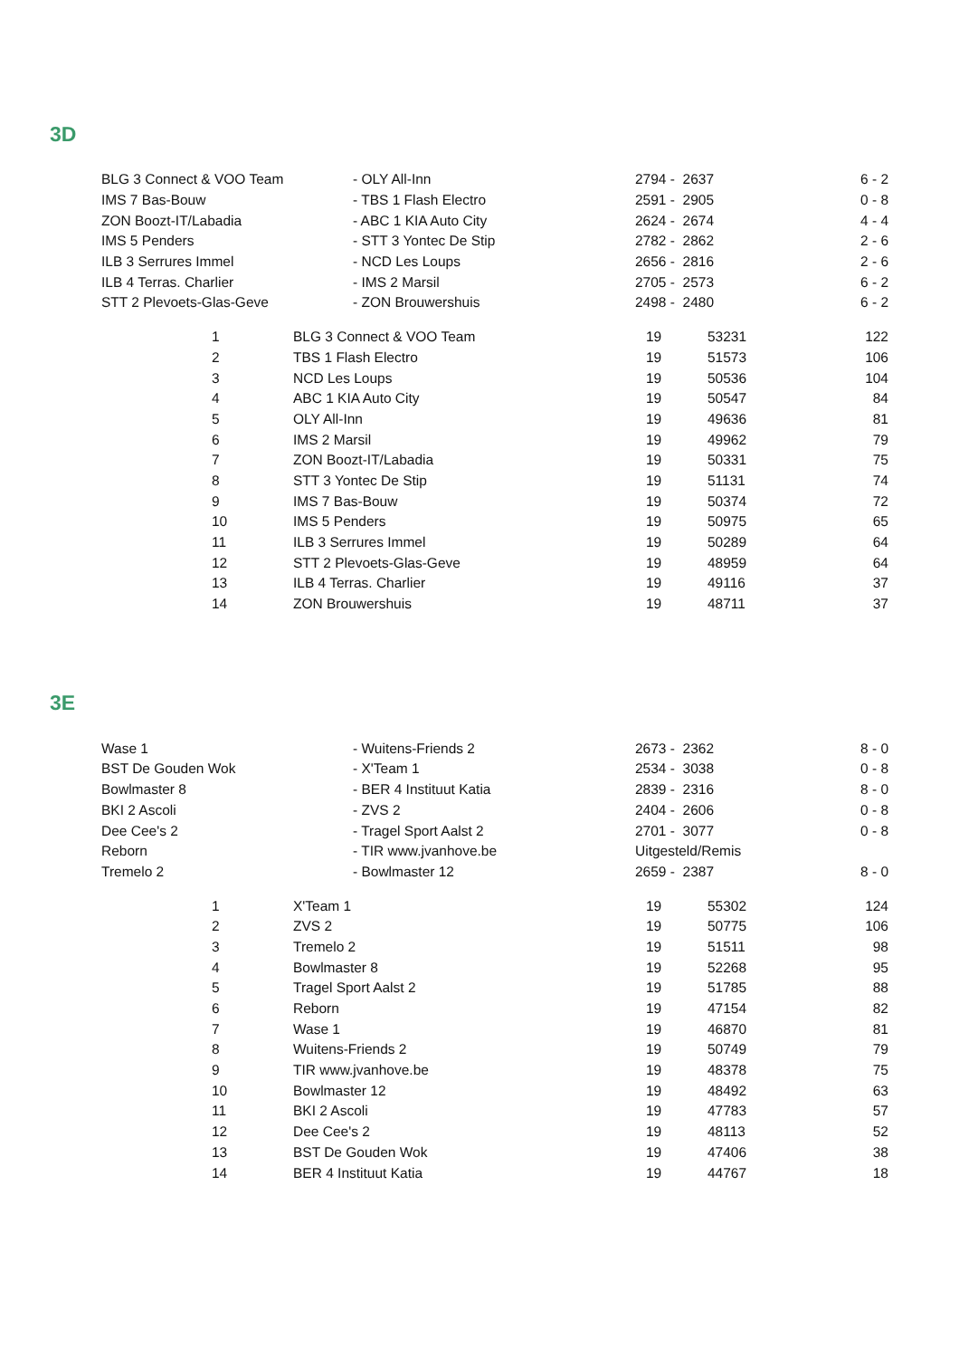3D
| BLG 3 Connect & VOO Team | - OLY All-Inn | 2794 - 2637 | 6 - 2 |
| IMS 7 Bas-Bouw | - TBS 1 Flash Electro | 2591 - 2905 | 0 - 8 |
| ZON Boozt-IT/Labadia | - ABC 1 KIA Auto City | 2624 - 2674 | 4 - 4 |
| IMS 5 Penders | - STT 3 Yontec De Stip | 2782 - 2862 | 2 - 6 |
| ILB 3 Serrures Immel | - NCD Les Loups | 2656 - 2816 | 2 - 6 |
| ILB 4 Terras. Charlier | - IMS 2 Marsil | 2705 - 2573 | 6 - 2 |
| STT 2 Plevoets-Glas-Geve | - ZON Brouwershuis | 2498 - 2480 | 6 - 2 |
| | 1 | BLG 3 Connect & VOO Team | 19 | 53231 | 122 |
| | 2 | TBS 1 Flash Electro | 19 | 51573 | 106 |
| | 3 | NCD Les Loups | 19 | 50536 | 104 |
| | 4 | ABC 1 KIA Auto City | 19 | 50547 | 84 |
| | 5 | OLY All-Inn | 19 | 49636 | 81 |
| | 6 | IMS 2 Marsil | 19 | 49962 | 79 |
| | 7 | ZON Boozt-IT/Labadia | 19 | 50331 | 75 |
| | 8 | STT 3 Yontec De Stip | 19 | 51131 | 74 |
| | 9 | IMS 7 Bas-Bouw | 19 | 50374 | 72 |
| | 10 | IMS 5 Penders | 19 | 50975 | 65 |
| | 11 | ILB 3 Serrures Immel | 19 | 50289 | 64 |
| | 12 | STT 2 Plevoets-Glas-Geve | 19 | 48959 | 64 |
| | 13 | ILB 4 Terras. Charlier | 19 | 49116 | 37 |
| | 14 | ZON Brouwershuis | 19 | 48711 | 37 |
3E
| Wase 1 | - Wuitens-Friends 2 | 2673 - 2362 | 8 - 0 |
| BST De Gouden Wok | - X'Team 1 | 2534 - 3038 | 0 - 8 |
| Bowlmaster 8 | - BER 4 Instituut Katia | 2839 - 2316 | 8 - 0 |
| BKI 2 Ascoli | - ZVS 2 | 2404 - 2606 | 0 - 8 |
| Dee Cee's 2 | - Tragel Sport Aalst 2 | 2701 - 3077 | 0 - 8 |
| Reborn | - TIR www.jvanhove.be | Uitgesteld/Remis | |
| Tremelo 2 | - Bowlmaster 12 | 2659 - 2387 | 8 - 0 |
| | 1 | X'Team 1 | 19 | 55302 | 124 |
| | 2 | ZVS 2 | 19 | 50775 | 106 |
| | 3 | Tremelo 2 | 19 | 51511 | 98 |
| | 4 | Bowlmaster 8 | 19 | 52268 | 95 |
| | 5 | Tragel Sport Aalst 2 | 19 | 51785 | 88 |
| | 6 | Reborn | 19 | 47154 | 82 |
| | 7 | Wase 1 | 19 | 46870 | 81 |
| | 8 | Wuitens-Friends 2 | 19 | 50749 | 79 |
| | 9 | TIR www.jvanhove.be | 19 | 48378 | 75 |
| | 10 | Bowlmaster 12 | 19 | 48492 | 63 |
| | 11 | BKI 2 Ascoli | 19 | 47783 | 57 |
| | 12 | Dee Cee's 2 | 19 | 48113 | 52 |
| | 13 | BST De Gouden Wok | 19 | 47406 | 38 |
| | 14 | BER 4 Instituut Katia | 19 | 44767 | 18 |